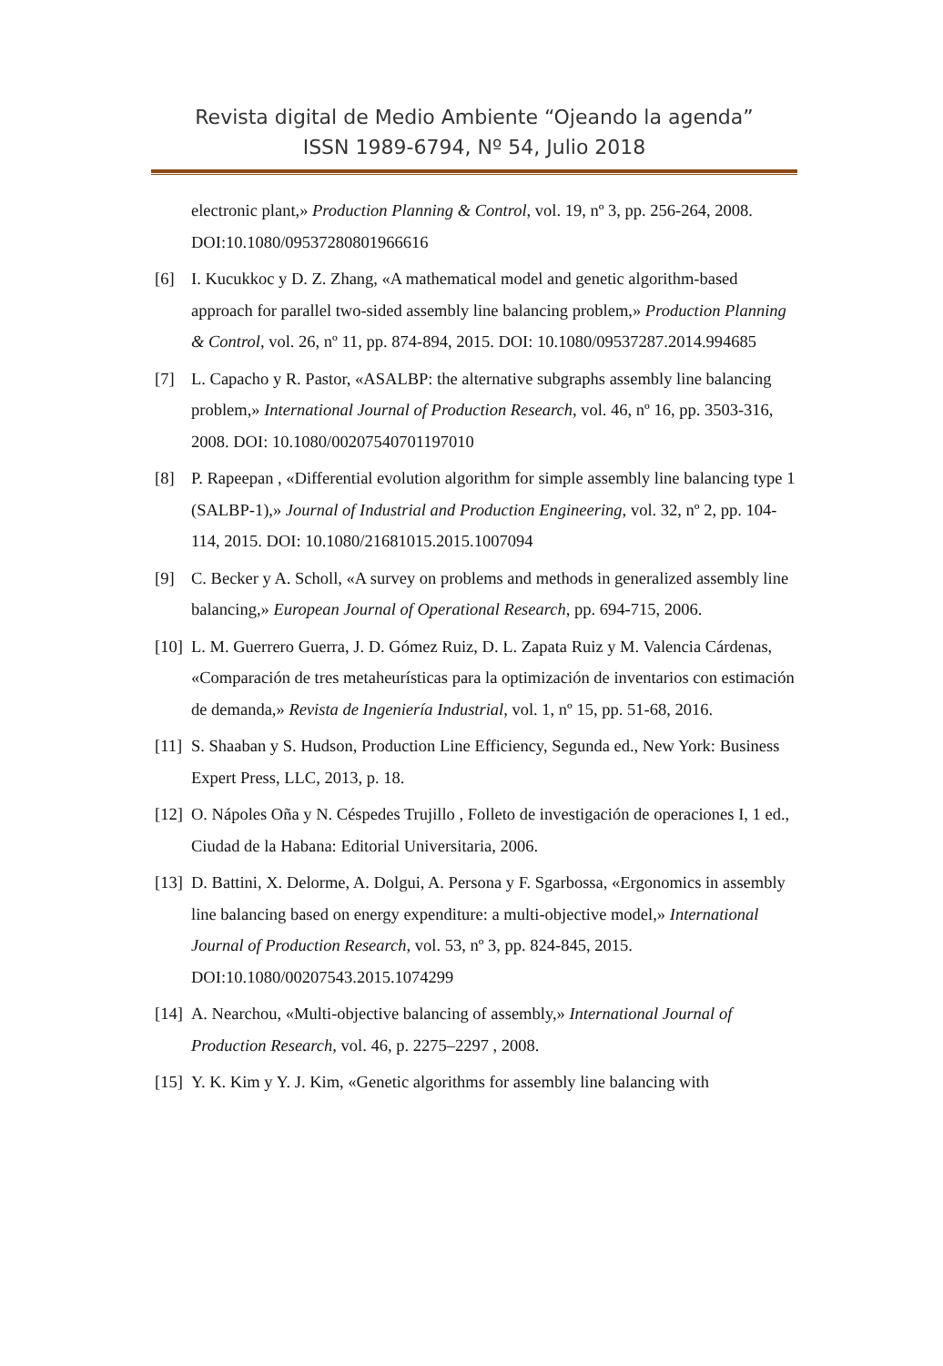Revista digital de Medio Ambiente “Ojeando la agenda”
ISSN 1989-6794, Nº 54, Julio 2018
electronic plant,» Production Planning & Control, vol. 19, nº 3, pp. 256-264, 2008. DOI:10.1080/09537280801966616
[6] I. Kucukkoc y D. Z. Zhang, «A mathematical model and genetic algorithm-based approach for parallel two-sided assembly line balancing problem,» Production Planning & Control, vol. 26, nº 11, pp. 874-894, 2015. DOI: 10.1080/09537287.2014.994685
[7] L. Capacho y R. Pastor, «ASALBP: the alternative subgraphs assembly line balancing problem,» International Journal of Production Research, vol. 46, nº 16, pp. 3503-316, 2008. DOI: 10.1080/00207540701197010
[8] P. Rapeepan , «Differential evolution algorithm for simple assembly line balancing type 1 (SALBP-1),» Journal of Industrial and Production Engineering, vol. 32, nº 2, pp. 104-114, 2015. DOI: 10.1080/21681015.2015.1007094
[9] C. Becker y A. Scholl, «A survey on problems and methods in generalized assembly line balancing,» European Journal of Operational Research, pp. 694-715, 2006.
[10]
L. M. Guerrero Guerra, J. D. Gómez Ruiz, D. L. Zapata Ruiz y M. Valencia Cárdenas, «Comparación de tres metaheurísticas para la optimización de inventarios con estimación de demanda,» Revista de Ingeniería Industrial, vol. 1, nº 15, pp. 51-68, 2016.
[11]
S. Shaaban y S. Hudson, Production Line Efficiency, Segunda ed., New York: Business Expert Press, LLC, 2013, p. 18.
[12]
O. Nápoles Oña y N. Céspedes Trujillo , Folleto de investigación de operaciones I, 1 ed., Ciudad de la Habana: Editorial Universitaria, 2006.
[13]
D. Battini, X. Delorme, A. Dolgui, A. Persona y F. Sgarbossa, «Ergonomics in assembly line balancing based on energy expenditure: a multi-objective model,» International Journal of Production Research, vol. 53, nº 3, pp. 824-845, 2015. DOI:10.1080/00207543.2015.1074299
[14]
A. Nearchou, «Multi-objective balancing of assembly,» International Journal of Production Research, vol. 46, p. 2275–2297 , 2008.
[15]
Y. K. Kim y Y. J. Kim, «Genetic algorithms for assembly line balancing with